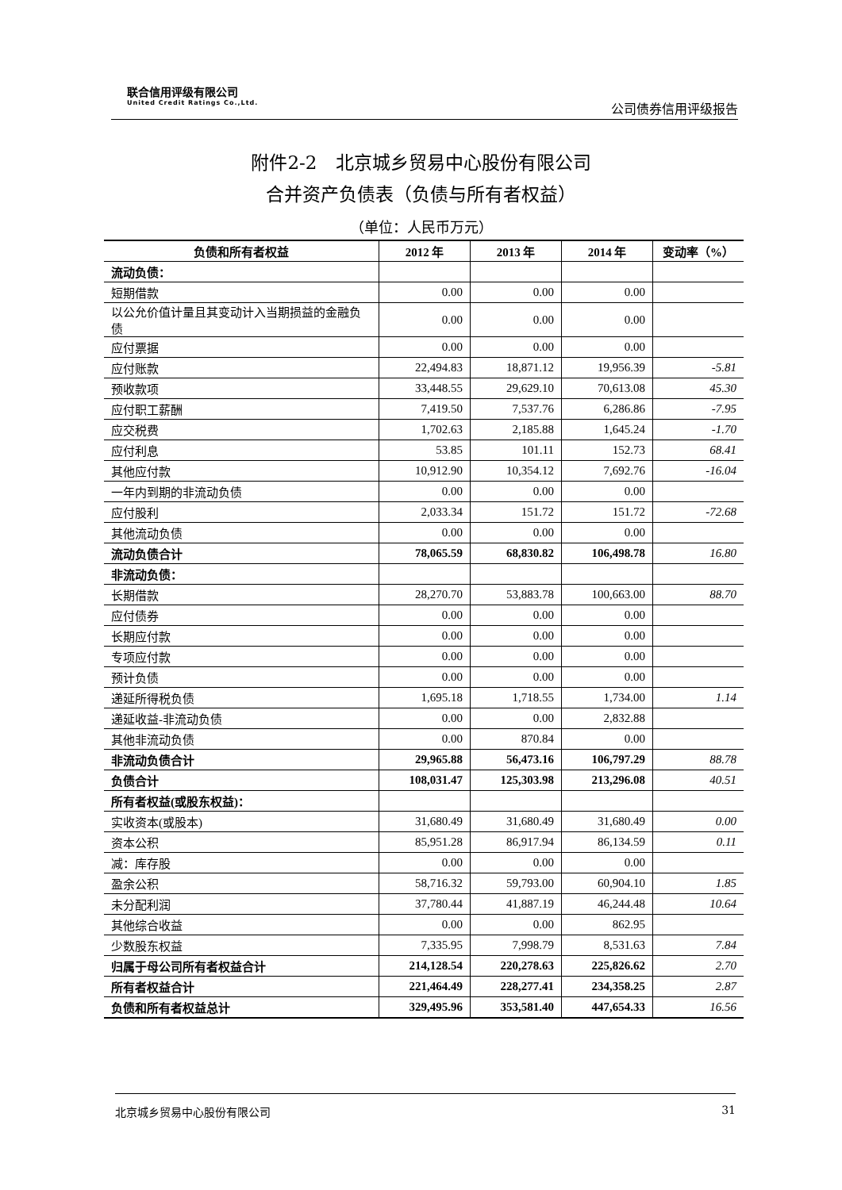联合信用评级有限公司
United Credit Ratings Co.,Ltd.
公司债券信用评级报告
附件2-2　北京城乡贸易中心股份有限公司
合并资产负债表（负债与所有者权益）
（单位：人民币万元）
| 负债和所有者权益 | 2012 年 | 2013 年 | 2014 年 | 变动率（%） |
| --- | --- | --- | --- | --- |
| 流动负债： | | | | |
| 短期借款 | 0.00 | 0.00 | 0.00 | |
| 以公允价值计量且其变动计入当期损益的金融负债 | 0.00 | 0.00 | 0.00 | |
| 应付票据 | 0.00 | 0.00 | 0.00 | |
| 应付账款 | 22,494.83 | 18,871.12 | 19,956.39 | -5.81 |
| 预收款项 | 33,448.55 | 29,629.10 | 70,613.08 | 45.30 |
| 应付职工薪酬 | 7,419.50 | 7,537.76 | 6,286.86 | -7.95 |
| 应交税费 | 1,702.63 | 2,185.88 | 1,645.24 | -1.70 |
| 应付利息 | 53.85 | 101.11 | 152.73 | 68.41 |
| 其他应付款 | 10,912.90 | 10,354.12 | 7,692.76 | -16.04 |
| 一年内到期的非流动负债 | 0.00 | 0.00 | 0.00 | |
| 应付股利 | 2,033.34 | 151.72 | 151.72 | -72.68 |
| 其他流动负债 | 0.00 | 0.00 | 0.00 | |
| 流动负债合计 | 78,065.59 | 68,830.82 | 106,498.78 | 16.80 |
| 非流动负债： | | | | |
| 长期借款 | 28,270.70 | 53,883.78 | 100,663.00 | 88.70 |
| 应付债券 | 0.00 | 0.00 | 0.00 | |
| 长期应付款 | 0.00 | 0.00 | 0.00 | |
| 专项应付款 | 0.00 | 0.00 | 0.00 | |
| 预计负债 | 0.00 | 0.00 | 0.00 | |
| 递延所得税负债 | 1,695.18 | 1,718.55 | 1,734.00 | 1.14 |
| 递延收益-非流动负债 | 0.00 | 0.00 | 2,832.88 | |
| 其他非流动负债 | 0.00 | 870.84 | 0.00 | |
| 非流动负债合计 | 29,965.88 | 56,473.16 | 106,797.29 | 88.78 |
| 负债合计 | 108,031.47 | 125,303.98 | 213,296.08 | 40.51 |
| 所有者权益(或股东权益)： | | | | |
| 实收资本(或股本) | 31,680.49 | 31,680.49 | 31,680.49 | 0.00 |
| 资本公积 | 85,951.28 | 86,917.94 | 86,134.59 | 0.11 |
| 减：库存股 | 0.00 | 0.00 | 0.00 | |
| 盈余公积 | 58,716.32 | 59,793.00 | 60,904.10 | 1.85 |
| 未分配利润 | 37,780.44 | 41,887.19 | 46,244.48 | 10.64 |
| 其他综合收益 | 0.00 | 0.00 | 862.95 | |
| 少数股东权益 | 7,335.95 | 7,998.79 | 8,531.63 | 7.84 |
| 归属于母公司所有者权益合计 | 214,128.54 | 220,278.63 | 225,826.62 | 2.70 |
| 所有者权益合计 | 221,464.49 | 228,277.41 | 234,358.25 | 2.87 |
| 负债和所有者权益总计 | 329,495.96 | 353,581.40 | 447,654.33 | 16.56 |
北京城乡贸易中心股份有限公司 31